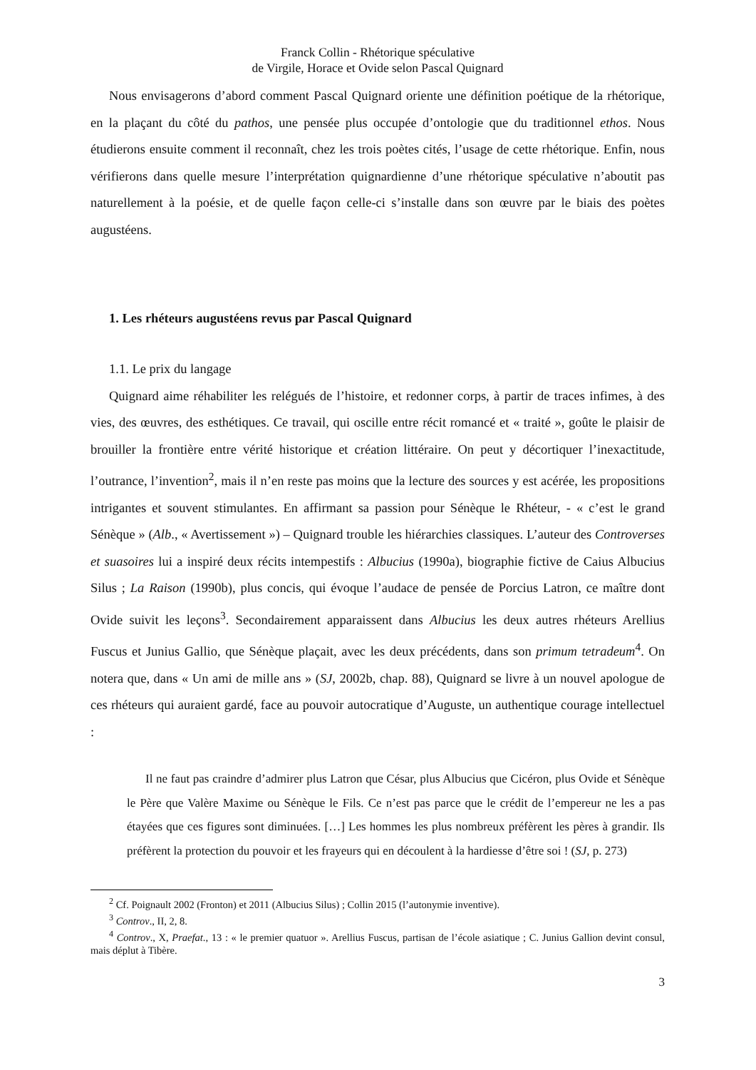Franck Collin - Rhétorique spéculative
de Virgile, Horace et Ovide selon Pascal Quignard
Nous envisagerons d’abord comment Pascal Quignard oriente une définition poétique de la rhétorique, en la plaçant du côté du pathos, une pensée plus occupée d’ontologie que du traditionnel ethos. Nous étudierons ensuite comment il reconnaît, chez les trois poètes cités, l’usage de cette rhétorique. Enfin, nous vérifierons dans quelle mesure l’interprétation quignardienne d’une rhétorique spéculative n’aboutit pas naturellement à la poésie, et de quelle façon celle-ci s’installe dans son œuvre par le biais des poètes augustéens.
1. Les rhéteurs augustéens revus par Pascal Quignard
1.1. Le prix du langage
Quignard aime réhabiliter les relégués de l’histoire, et redonner corps, à partir de traces infimes, à des vies, des œuvres, des esthétiques. Ce travail, qui oscille entre récit romancé et « traité », goûte le plaisir de brouiller la frontière entre vérité historique et création littéraire. On peut y décortiquer l’inexactitude, l’outrance, l’invention<sup>2</sup>, mais il n’en reste pas moins que la lecture des sources y est acérée, les propositions intrigantes et souvent stimulantes. En affirmant sa passion pour Sénèque le Rhéteur, - « c’est le grand Sénèque » (Alb., « Avertissement ») – Quignard trouble les hiérarchies classiques. L’auteur des Controverses et suasoires lui a inspiré deux récits intempestifs : Albucius (1990a), biographie fictive de Caius Albucius Silus ; La Raison (1990b), plus concis, qui évoque l’audace de pensée de Porcius Latron, ce maître dont Ovide suivit les leçons<sup>3</sup>. Secondairement apparaissent dans Albucius les deux autres rhéteurs Arellius Fuscus et Junius Gallio, que Sénèque plaçait, avec les deux précédents, dans son primum tetradeum<sup>4</sup>. On notera que, dans « Un ami de mille ans » (SJ, 2002b, chap. 88), Quignard se livre à un nouvel apologue de ces rhéteurs qui auraient gardé, face au pouvoir autocratique d’Auguste, un authentique courage intellectuel :
Il ne faut pas craindre d’admirer plus Latron que César, plus Albucius que Cicéron, plus Ovide et Sénèque le Père que Valère Maxime ou Sénèque le Fils. Ce n’est pas parce que le crédit de l’empereur ne les a pas étayées que ces figures sont diminuées. […] Les hommes les plus nombreux préfèrent les pères à grandir. Ils préfèrent la protection du pouvoir et les frayeurs qui en découlent à la hardiesse d’être soi ! (SJ, p. 273)
<sup>2</sup> Cf. Poignault 2002 (Fronton) et 2011 (Albucius Silus) ; Collin 2015 (l’autonymie inventive).
<sup>3</sup> Controv., II, 2, 8.
<sup>4</sup> Controv., X, Praefat., 13 : « le premier quatuor ». Arellius Fuscus, partisan de l’école asiatique ; C. Junius Gallion devint consul, mais déplut à Tibère.
3